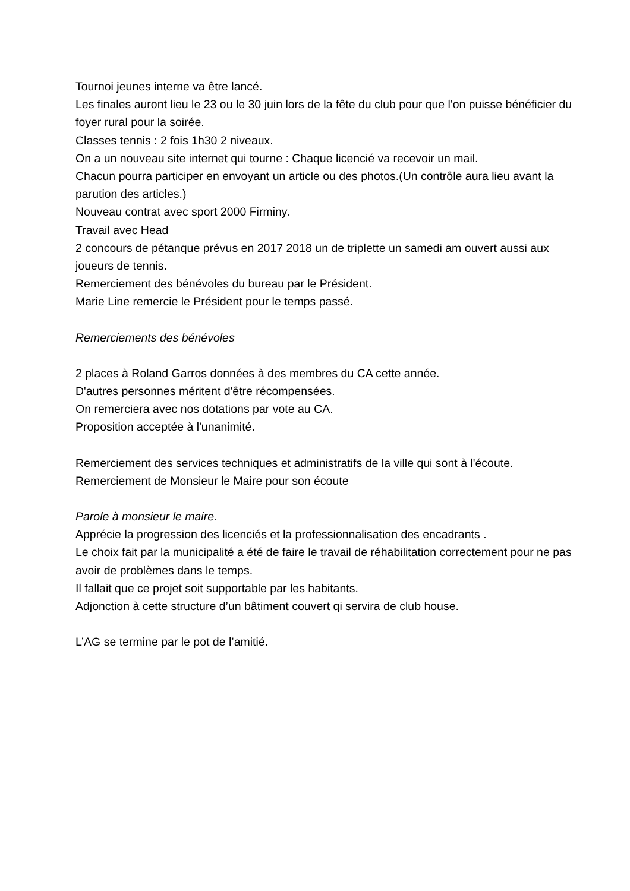Tournoi jeunes interne va être lancé.
Les finales auront lieu le 23 ou le 30 juin lors de la fête du club pour que l'on puisse bénéficier du foyer rural pour la soirée.
Classes tennis : 2 fois 1h30 2 niveaux.
On a un nouveau site internet qui tourne : Chaque licencié va recevoir un mail.
Chacun pourra participer en envoyant un article ou des photos.(Un contrôle aura lieu avant la parution des articles.)
Nouveau contrat avec sport 2000 Firminy.
Travail avec Head
2 concours de pétanque prévus en 2017 2018 un de triplette un samedi am ouvert aussi aux joueurs de tennis.
Remerciement des bénévoles du bureau par le Président.
Marie Line remercie le Président pour le temps passé.
Remerciements des bénévoles
2 places à Roland Garros données à des membres du CA cette année.
D'autres personnes méritent d'être récompensées.
On remerciera avec nos dotations par vote au CA.
Proposition acceptée à l'unanimité.
Remerciement des services techniques et administratifs de la ville qui sont à l'écoute.
Remerciement de Monsieur le Maire pour son écoute
Parole à monsieur le maire.
Apprécie la progression des licenciés et la professionnalisation des encadrants .
Le choix fait par la municipalité a été de faire le travail de réhabilitation correctement pour ne pas avoir de problèmes dans le temps.
Il fallait que ce projet soit supportable par les habitants.
Adjonction à cette structure d’un bâtiment couvert qi servira de club house.
L’AG se termine par le pot de l’amitié.